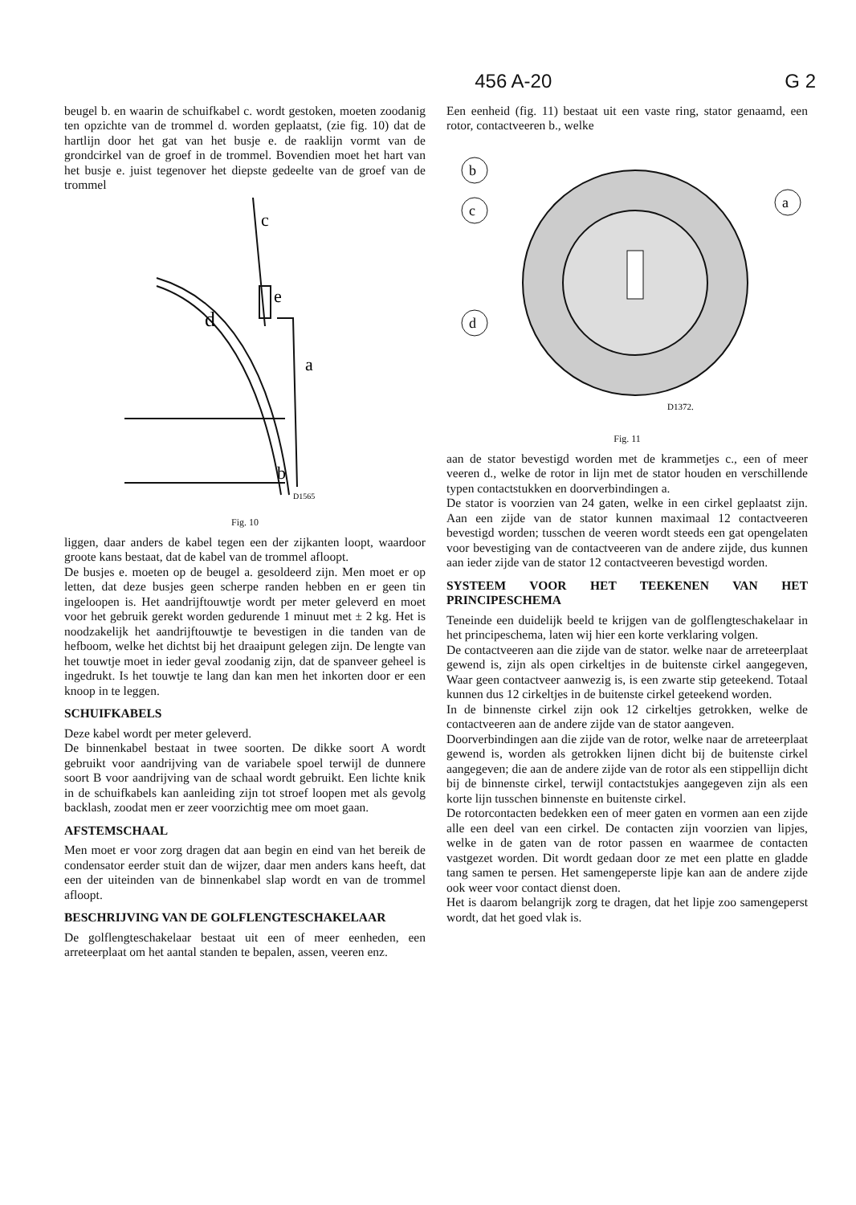456 A-20 G 2
beugel b. en waarin de schuifkabel c. wordt gestoken, moeten zoodanig ten opzichte van de trommel d. worden geplaatst, (zie fig. 10) dat de hartlijn door het gat van het busje e. de raaklijn vormt van de grondcirkel van de groef in de trommel. Bovendien moet het hart van het busje e. juist tegenover het diepste gedeelte van de groef van de trommel
c
e
d
a
b
D1565
Fig. 10
liggen, daar anders de kabel tegen een der zijkanten loopt, waardoor groote kans bestaat, dat de kabel van de trommel afloopt.
De busjes e. moeten op de beugel a. gesoldeerd zijn. Men moet er op letten, dat deze busjes geen scherpe randen hebben en er geen tin ingeloopen is. Het aandrijftouwtje wordt per meter geleverd en moet voor het gebruik gerekt worden gedurende 1 minuut met ± 2 kg. Het is noodzakelijk het aandrijftouwtje te bevestigen in die tanden van de hefboom, welke het dichtst bij het draaipunt gelegen zijn. De lengte van het touwtje moet in ieder geval zoodanig zijn, dat de spanveer geheel is ingedrukt. Is het touwtje te lang dan kan men het inkorten door er een knoop in te leggen.
SCHUIFKABELS
Deze kabel wordt per meter geleverd.
De binnenkabel bestaat in twee soorten. De dikke soort A wordt gebruikt voor aandrijving van de variabele spoel terwijl de dunnere soort B voor aandrijving van de schaal wordt gebruikt. Een lichte knik in de schuifkabels kan aanleiding zijn tot stroef loopen met als gevolg backlash, zoodat men er zeer voorzichtig mee om moet gaan.
AFSTEMSCHAAL
Men moet er voor zorg dragen dat aan begin en eind van het bereik de condensator eerder stuit dan de wijzer, daar men anders kans heeft, dat een der uiteinden van de binnenkabel slap wordt en van de trommel afloopt.
BESCHRIJVING VAN DE GOLFLENGTESCHAKELAAR
De golflengteschakelaar bestaat uit een of meer eenheden, een arreteerplaat om het aantal standen te bepalen, assen, veeren enz.
Een eenheid (fig. 11) bestaat uit een vaste ring, stator genaamd, een rotor, contactveeren b., welke
b
c
d
a
D1372.
Fig. 11
aan de stator bevestigd worden met de krammetjes c., een of meer veeren d., welke de rotor in lijn met de stator houden en verschillende typen contactstukken en doorverbindingen a.
De stator is voorzien van 24 gaten, welke in een cirkel geplaatst zijn. Aan een zijde van de stator kunnen maximaal 12 contactveeren bevestigd worden; tusschen de veeren wordt steeds een gat opengelaten voor bevestiging van de contactveeren van de andere zijde, dus kunnen aan ieder zijde van de stator 12 contactveeren bevestigd worden.
SYSTEEM VOOR HET TEEKENEN VAN HET PRINCIPESCHEMA
Teneinde een duidelijk beeld te krijgen van de golflengteschakelaar in het principeschema, laten wij hier een korte verklaring volgen.
De contactveeren aan die zijde van de stator. welke naar de arreteerplaat gewend is, zijn als open cirkeltjes in de buitenste cirkel aangegeven, Waar geen contactveer aanwezig is, is een zwarte stip geteekend. Totaal kunnen dus 12 cirkeltjes in de buitenste cirkel geteekend worden.
In de binnenste cirkel zijn ook 12 cirkeltjes getrokken, welke de contactveeren aan de andere zijde van de stator aangeven.
Doorverbindingen aan die zijde van de rotor, welke naar de arreteerplaat gewend is, worden als getrokken lijnen dicht bij de buitenste cirkel aangegeven; die aan de andere zijde van de rotor als een stippellijn dicht bij de binnenste cirkel, terwijl contactstukjes aangegeven zijn als een korte lijn tusschen binnenste en buitenste cirkel.
De rotorcontacten bedekken een of meer gaten en vormen aan een zijde alle een deel van een cirkel. De contacten zijn voorzien van lipjes, welke in de gaten van de rotor passen en waarmee de contacten vastgezet worden. Dit wordt gedaan door ze met een platte en gladde tang samen te persen. Het samengeperste lipje kan aan de andere zijde ook weer voor contact dienst doen.
Het is daarom belangrijk zorg te dragen, dat het lipje zoo samengeperst wordt, dat het goed vlak is.